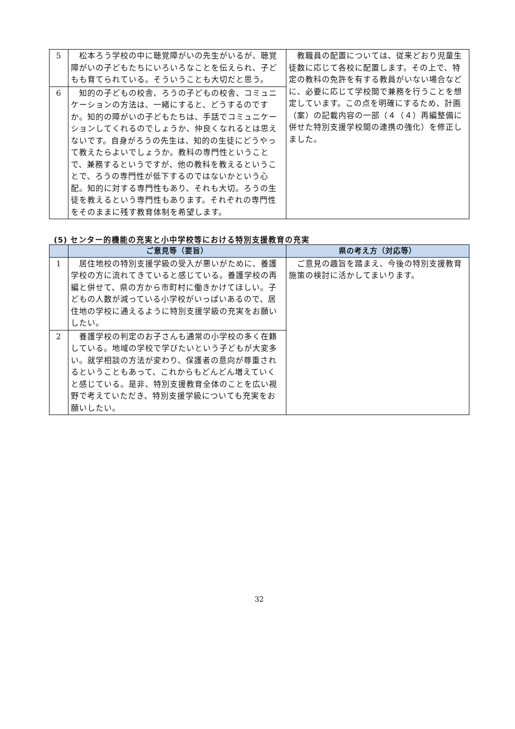| 5 | 松本ろう学校の中に聴覚障がいの先生がいるが、聴覚障がいの子どもたちにいろいろなことを伝えられ、子どもも育てられている。そういうことも大切だと思う。 | 教職員の配置については、従来どおり児童生徒数に応じて各校に配置します。その上で、特定の教科の免許を有する教員がいない場合などに、必要に応じて学校間で兼務を行うことを想定しています。この点を明確にするため、計画（案）の記載内容の一部（４（４）再編整備に併せた特別支援学校間の連携の強化）を修正しました。 |
| 6 | 知的の子どもの校舎、ろうの子どもの校舎、コミュニケーションの方法は、一緒にすると、どうするのですか。知的の障がいの子どもたちは、手話でコミュニケーションしてくれるのでしょうか、仲良くなれるとは思えないです。自身がろうの先生は、知的の生徒にどうやって教えたらよいでしょうか。教科の専門性ということで、兼務するというですが、他の教科を教えるということで、ろうの専門性が低下するのではないかという心配。知的に対する専門性もあり、それも大切。ろうの生徒を教えるという専門性もあります。それぞれの専門性をそのままに残す教育体制を希望します。 | |
(5) センター的機能の充実と小中学校等における特別支援教育の充実
| | ご意見等（要旨） | 県の考え方（対応等） |
| --- | --- | --- |
| 1 | 居住地校の特別支援学級の受入が悪いがために、養護学校の方に流れてきていると感じている。養護学校の再編と併せて、県の方から市町村に働きかけてほしい。子どもの人数が減っている小学校がいっぱいあるので、居住地の学校に通えるように特別支援学級の充実をお願いしたい。 | ご意見の趣旨を踏まえ、今後の特別支援教育施策の検討に活かしてまいります。 |
| 2 | 養護学校の判定のお子さんも通常の小学校の多く在籍している。地域の学校で学びたいという子どもが大変多い。就学相談の方法が変わり、保護者の意向が尊重されるということもあって、これからもどんどん増えていくと感じている。是非、特別支援教育全体のことを広い視野で考えていただき、特別支援学級についても充実をお願いしたい。 | |
32